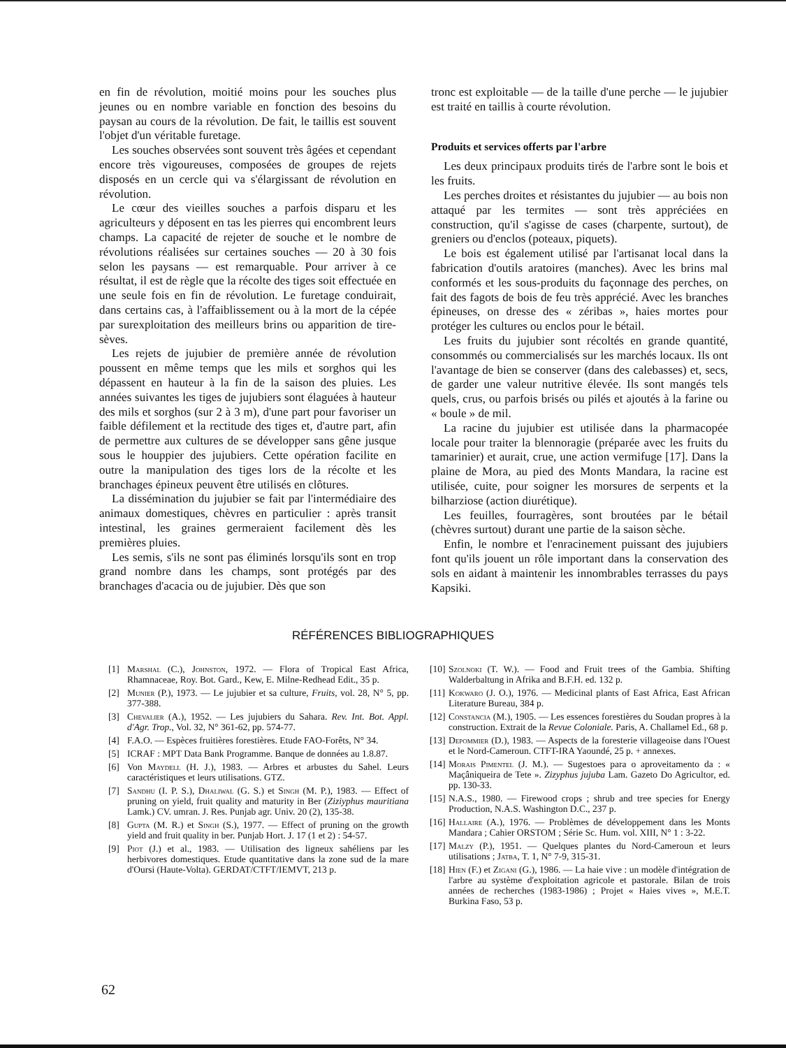en fin de révolution, moitié moins pour les souches plus jeunes ou en nombre variable en fonction des besoins du paysan au cours de la révolution. De fait, le taillis est souvent l'objet d'un véritable furetage.
Les souches observées sont souvent très âgées et cependant encore très vigoureuses, composées de groupes de rejets disposés en un cercle qui va s'élargissant de révolution en révolution.
Le cœur des vieilles souches a parfois disparu et les agriculteurs y déposent en tas les pierres qui encombrent leurs champs. La capacité de rejeter de souche et le nombre de révolutions réalisées sur certaines souches — 20 à 30 fois selon les paysans — est remarquable. Pour arriver à ce résultat, il est de règle que la récolte des tiges soit effectuée en une seule fois en fin de révolution. Le furetage conduirait, dans certains cas, à l'affaiblissement ou à la mort de la cépée par surexploitation des meilleurs brins ou apparition de tire-sèves.
Les rejets de jujubier de première année de révolution poussent en même temps que les mils et sorghos qui les dépassent en hauteur à la fin de la saison des pluies. Les années suivantes les tiges de jujubiers sont élaguées à hauteur des mils et sorghos (sur 2 à 3 m), d'une part pour favoriser un faible défilement et la rectitude des tiges et, d'autre part, afin de permettre aux cultures de se développer sans gêne jusque sous le houppier des jujubiers. Cette opération facilite en outre la manipulation des tiges lors de la récolte et les branchages épineux peuvent être utilisés en clôtures.
La dissémination du jujubier se fait par l'intermédiaire des animaux domestiques, chèvres en particulier : après transit intestinal, les graines germeraient facilement dès les premières pluies.
Les semis, s'ils ne sont pas éliminés lorsqu'ils sont en trop grand nombre dans les champs, sont protégés par des branchages d'acacia ou de jujubier. Dès que son
tronc est exploitable — de la taille d'une perche — le jujubier est traité en taillis à courte révolution.
Produits et services offerts par l'arbre
Les deux principaux produits tirés de l'arbre sont le bois et les fruits.
Les perches droites et résistantes du jujubier — au bois non attaqué par les termites — sont très appréciées en construction, qu'il s'agisse de cases (charpente, surtout), de greniers ou d'enclos (poteaux, piquets).
Le bois est également utilisé par l'artisanat local dans la fabrication d'outils aratoires (manches). Avec les brins mal conformés et les sous-produits du façonnage des perches, on fait des fagots de bois de feu très apprécié. Avec les branches épineuses, on dresse des « zéribas », haies mortes pour protéger les cultures ou enclos pour le bétail.
Les fruits du jujubier sont récoltés en grande quantité, consommés ou commercialisés sur les marchés locaux. Ils ont l'avantage de bien se conserver (dans des calebasses) et, secs, de garder une valeur nutritive élevée. Ils sont mangés tels quels, crus, ou parfois brisés ou pilés et ajoutés à la farine ou « boule » de mil.
La racine du jujubier est utilisée dans la pharmacopée locale pour traiter la blennoragie (préparée avec les fruits du tamarinier) et aurait, crue, une action vermifuge [17]. Dans la plaine de Mora, au pied des Monts Mandara, la racine est utilisée, cuite, pour soigner les morsures de serpents et la bilharziose (action diurétique).
Les feuilles, fourragères, sont broutées par le bétail (chèvres surtout) durant une partie de la saison sèche.
Enfin, le nombre et l'enracinement puissant des jujubiers font qu'ils jouent un rôle important dans la conservation des sols en aidant à maintenir les innombrables terrasses du pays Kapsiki.
RÉFÉRENCES BIBLIOGRAPHIQUES
[1] Marshal (C.), Johnston, 1972. — Flora of Tropical East Africa, Rhamnaceae, Roy. Bot. Gard., Kew, E. Milne-Redhead Edit., 35 p.
[2] Munier (P.), 1973. — Le jujubier et sa culture, Fruits, vol. 28, N° 5, pp. 377-388.
[3] Chevalier (A.), 1952. — Les jujubiers du Sahara. Rev. Int. Bot. Appl. d'Agr. Trop., Vol. 32, N° 361-62, pp. 574-77.
[4] F.A.O. — Espèces fruitières forestières. Etude FAO-Forêts, N° 34.
[5] ICRAF : MPT Data Bank Programme. Banque de données au 1.8.87.
[6] Von Maydell (H. J.), 1983. — Arbres et arbustes du Sahel. Leurs caractéristiques et leurs utilisations. GTZ.
[7] Sandhu (I. P. S.), Dhaliwal (G. S.) et Singh (M. P.), 1983. — Effect of pruning on yield, fruit quality and maturity in Ber (Ziziyphus mauritiana Lamk.) CV. umran. J. Res. Punjab agr. Univ. 20 (2), 135-38.
[8] Gupta (M. R.) et Singh (S.), 1977. — Effect of pruning on the growth yield and fruit quality in ber. Punjab Hort. J. 17 (1 et 2) : 54-57.
[9] Piot (J.) et al., 1983. — Utilisation des ligneux sahéliens par les herbivores domestiques. Etude quantitative dans la zone sud de la mare d'Oursi (Haute-Volta). GERDAT/CTFT/IEMVT, 213 p.
[10] Szolnoki (T. W.). — Food and Fruit trees of the Gambia. Shifting Walderbaltung in Afrika and B.F.H. ed. 132 p.
[11] Kokwaro (J. O.), 1976. — Medicinal plants of East Africa, East African Literature Bureau, 384 p.
[12] Constancia (M.), 1905. — Les essences forestières du Soudan propres à la construction. Extrait de la Revue Coloniale. Paris, A. Challamel Ed., 68 p.
[13] Depommier (D.), 1983. — Aspects de la foresterie villageoise dans l'Ouest et le Nord-Cameroun. CTFT-IRA Yaoundé, 25 p. + annexes.
[14] Morais Pimentel (J. M.). — Sugestoes para o aproveitamento da : « Maçâniqueira de Tete ». Zizyphus jujuba Lam. Gazeto Do Agricultor, ed. pp. 130-33.
[15] N.A.S., 1980. — Firewood crops ; shrub and tree species for Energy Production, N.A.S. Washington D.C., 237 p.
[16] Hallaire (A.), 1976. — Problèmes de développement dans les Monts Mandara ; Cahier ORSTOM ; Série Sc. Hum. vol. XIII, N° 1 : 3-22.
[17] Malzy (P.), 1951. — Quelques plantes du Nord-Cameroun et leurs utilisations ; Jatba, T. 1, N° 7-9, 315-31.
[18] Hien (F.) et Zigani (G.), 1986. — La haie vive : un modèle d'intégration de l'arbre au système d'exploitation agricole et pastorale. Bilan de trois années de recherches (1983-1986) ; Projet « Haies vives », M.E.T. Burkina Faso, 53 p.
62